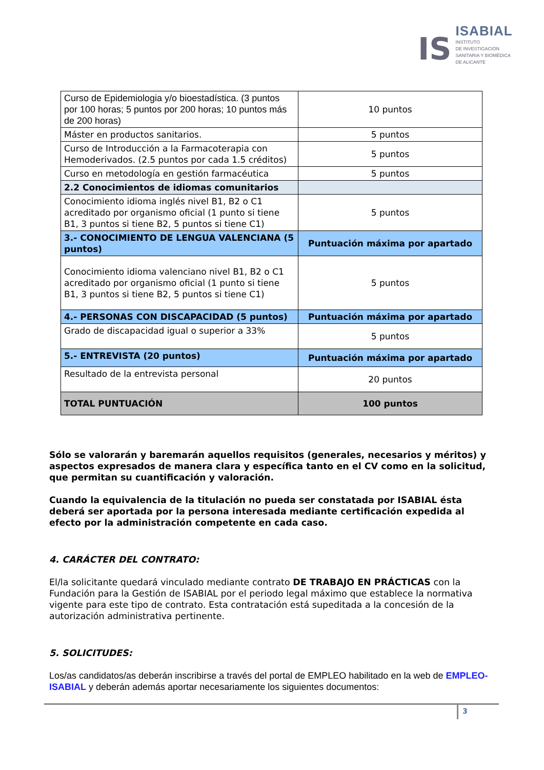IS
ISABIAL
INSTITUTO
DE INVESTIGACIÓN
SANITARIA Y BIOMÉDICA
DE ALICANTE
| Curso de Epidemiologia y/o bioestadística. (3 puntos por 100 horas; 5 puntos por 200 horas; 10 puntos más de 200 horas) | 10 puntos |
| Máster en productos sanitarios. | 5 puntos |
| Curso de Introducción a la Farmacoterapia con Hemoderivados. (2.5 puntos por cada 1.5 créditos) | 5 puntos |
| Curso en metodología en gestión farmacéutica | 5 puntos |
| 2.2 Conocimientos de idiomas comunitarios | |
| Conocimiento idioma inglés nivel B1, B2 o C1 acreditado por organismo oficial (1 punto si tiene B1, 3 puntos si tiene B2, 5 puntos si tiene C1) | 5 puntos |
| 3.- CONOCIMIENTO DE LENGUA VALENCIANA (5 puntos) | Puntuación máxima por apartado |
| Conocimiento idioma valenciano nivel B1, B2 o C1 acreditado por organismo oficial (1 punto si tiene B1, 3 puntos si tiene B2, 5 puntos si tiene C1) | 5 puntos |
| 4.- PERSONAS CON DISCAPACIDAD (5 puntos) | Puntuación máxima por apartado |
| Grado de discapacidad igual o superior a 33% | 5 puntos |
| 5.- ENTREVISTA (20 puntos) | Puntuación máxima por apartado |
| Resultado de la entrevista personal | 20 puntos |
| TOTAL PUNTUACIÓN | 100 puntos |
Sólo se valorarán y baremarán aquellos requisitos (generales, necesarios y méritos) y aspectos expresados de manera clara y específica tanto en el CV como en la solicitud, que permitan su cuantificación y valoración.
Cuando la equivalencia de la titulación no pueda ser constatada por ISABIAL ésta deberá ser aportada por la persona interesada mediante certificación expedida al efecto por la administración competente en cada caso.
4. CARÁCTER DEL CONTRATO:
El/la solicitante quedará vinculado mediante contrato DE TRABAJO EN PRÁCTICAS con la Fundación para la Gestión de ISABIAL por el periodo legal máximo que establece la normativa vigente para este tipo de contrato. Esta contratación está supeditada a la concesión de la autorización administrativa pertinente.
5. SOLICITUDES:
Los/as candidatos/as deberán inscribirse a través del portal de EMPLEO habilitado en la web de EMPLEO-ISABIAL y deberán además aportar necesariamente los siguientes documentos:
3